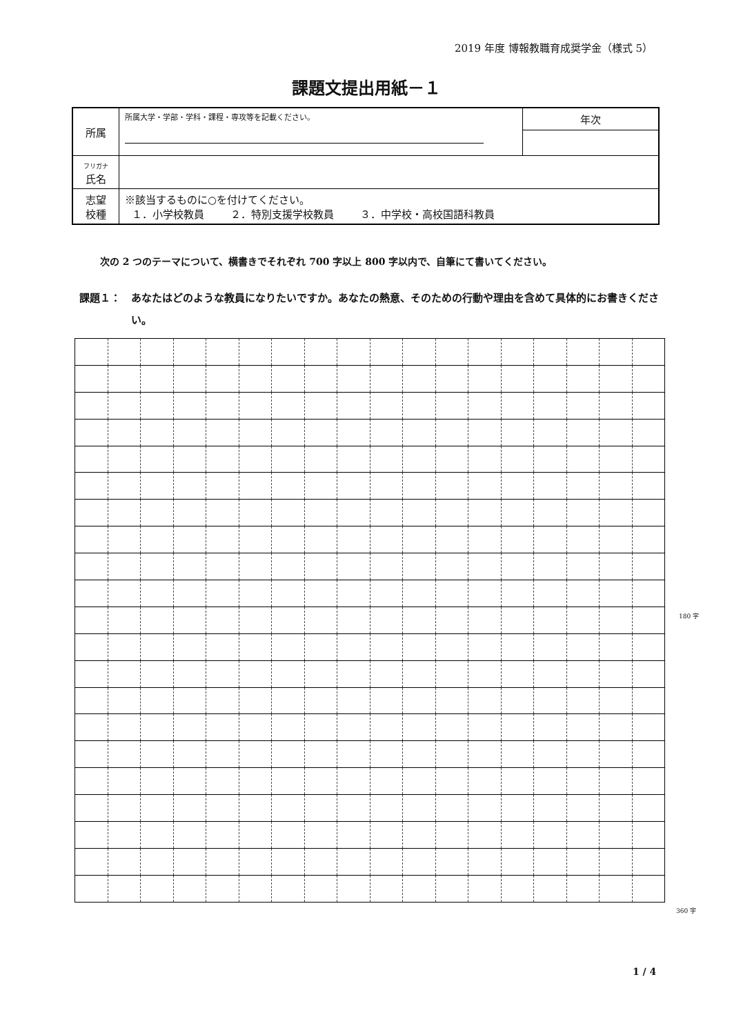2019 年度 博報教職育成奨学金（様式 5）
課題文提出用紙－１
| 所属 | 所属大学・学部・学科・課程・専攻等を記載ください。 | 年次 |
| フリガナ 氏名 | | |
| 志望 校種 | ※該当するものに○を付けてください。 １．小学校教員 ２．特別支援学校教員 ３．中学校・高校国語科教員 | |
次の 2 つのテーマについて、横書きでそれぞれ 700 字以上 800 字以内で、自筆にて書いてください。
課題１： あなたはどのような教員になりたいですか。あなたの熱意、そのための行動や理由を含めて具体的にお書きください。
180 字
360 字
1 / 4